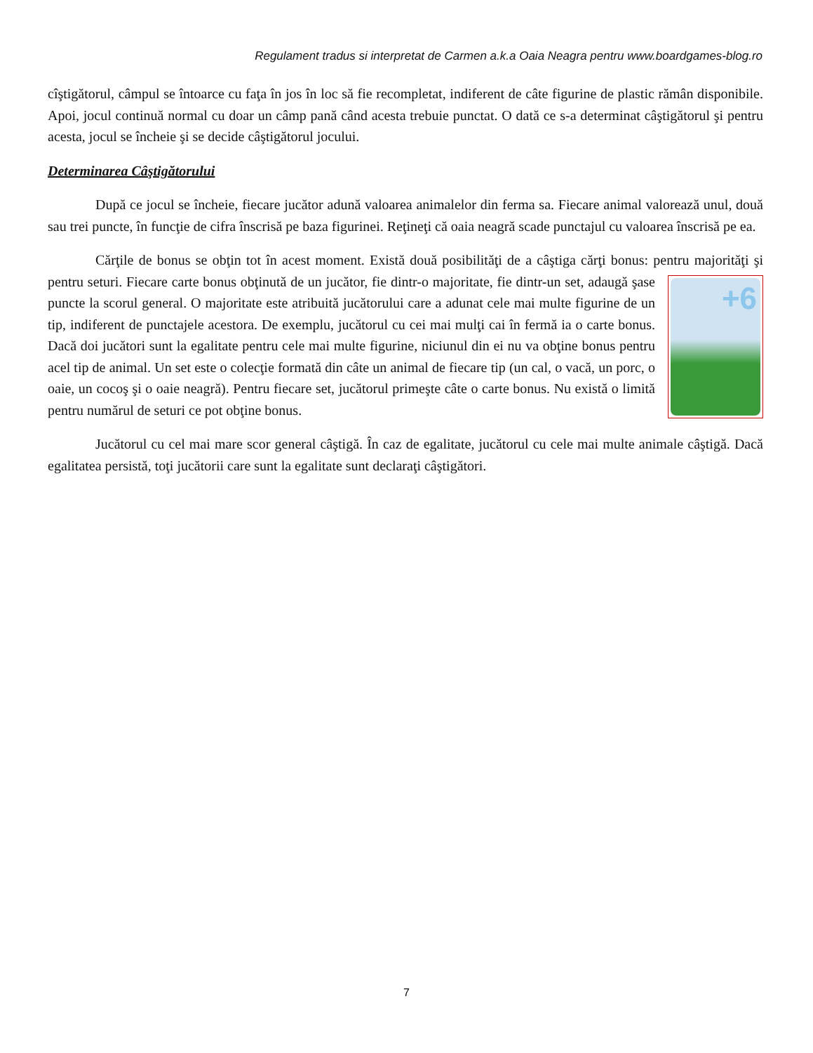Regulament tradus si interpretat de Carmen a.k.a Oaia Neagra pentru www.boardgames-blog.ro
cîştigătorul, câmpul se întoarce cu faţa în jos în loc să fie recompletat, indiferent de câte figurine de plastic rămân disponibile. Apoi, jocul continuă normal cu doar un câmp pană când acesta trebuie punctat. O dată ce s-a determinat câştigătorul şi pentru acesta, jocul se încheie şi se decide câştigătorul jocului.
Determinarea Câştigătorului
După ce jocul se încheie, fiecare jucător adună valoarea animalelor din ferma sa. Fiecare animal valorează unul, două sau trei puncte, în funcţie de cifra înscrisă pe baza figurinei. Reţineţi că oaia neagră scade punctajul cu valoarea înscrisă pe ea.
Cărţile de bonus se obţin tot în acest moment. Există două posibilităţi de a câştiga cărţi bonus: pentru +6 majorităţi şi pentru seturi. Fiecare carte bonus obţinută de un jucător, fie dintr-o majoritate, fie dintr-un set, adaugă şase puncte la scorul general. O majoritate este atribuită jucătorului care a adunat cele mai multe figurine de un tip, indiferent de punctajele acestora. De exemplu, jucătorul cu cei mai mulţi cai în fermă ia o carte bonus. Dacă doi jucători sunt la egalitate pentru cele mai multe figurine, niciunul din ei nu va obţine bonus pentru acel tip de animal. Un set este o colecţie formată din câte un animal de fiecare tip (un cal, o vacă, un porc, o oaie, un cocoş şi o oaie neagră). Pentru fiecare set, jucătorul primeşte câte o carte bonus. Nu există o limită pentru numărul de seturi ce pot obţine bonus.
Jucătorul cu cel mai mare scor general câştigă. În caz de egalitate, jucătorul cu cele mai multe animale câştigă. Dacă egalitatea persistă, toţi jucătorii care sunt la egalitate sunt declaraţi câştigători.
7